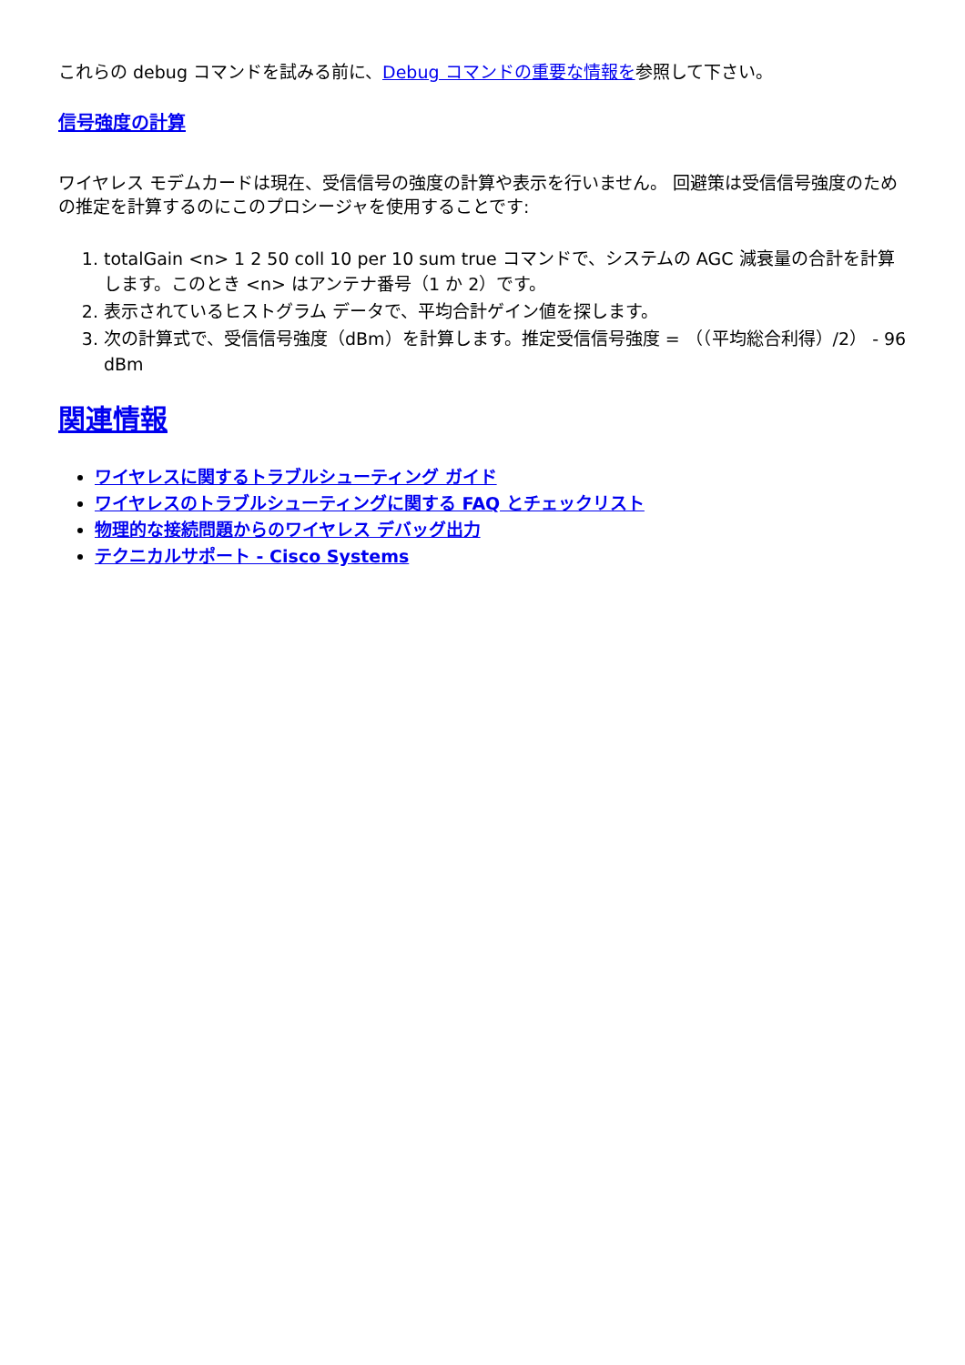これらの debug コマンドを試みる前に、Debug コマンドの重要な情報を参照して下さい。
信号強度の計算
ワイヤレス モデムカードは現在、受信信号の強度の計算や表示を行いません。 回避策は受信信号強度のための推定を計算するのにこのプロシージャを使用することです:
1. totalGain <n> 1 2 50 coll 10 per 10 sum true コマンドで、システムの AGC 減衰量の合計を計算します。このとき <n> はアンテナ番号（1 か 2）です。
2. 表示されているヒストグラム データで、平均合計ゲイン値を探します。
3. 次の計算式で、受信信号強度（dBm）を計算します。推定受信信号強度 = （（平均総合利得）/2） - 96 dBm
関連情報
ワイヤレスに関するトラブルシューティング ガイド
ワイヤレスのトラブルシューティングに関する FAQ とチェックリスト
物理的な接続問題からのワイヤレス デバッグ出力
テクニカルサポート - Cisco Systems